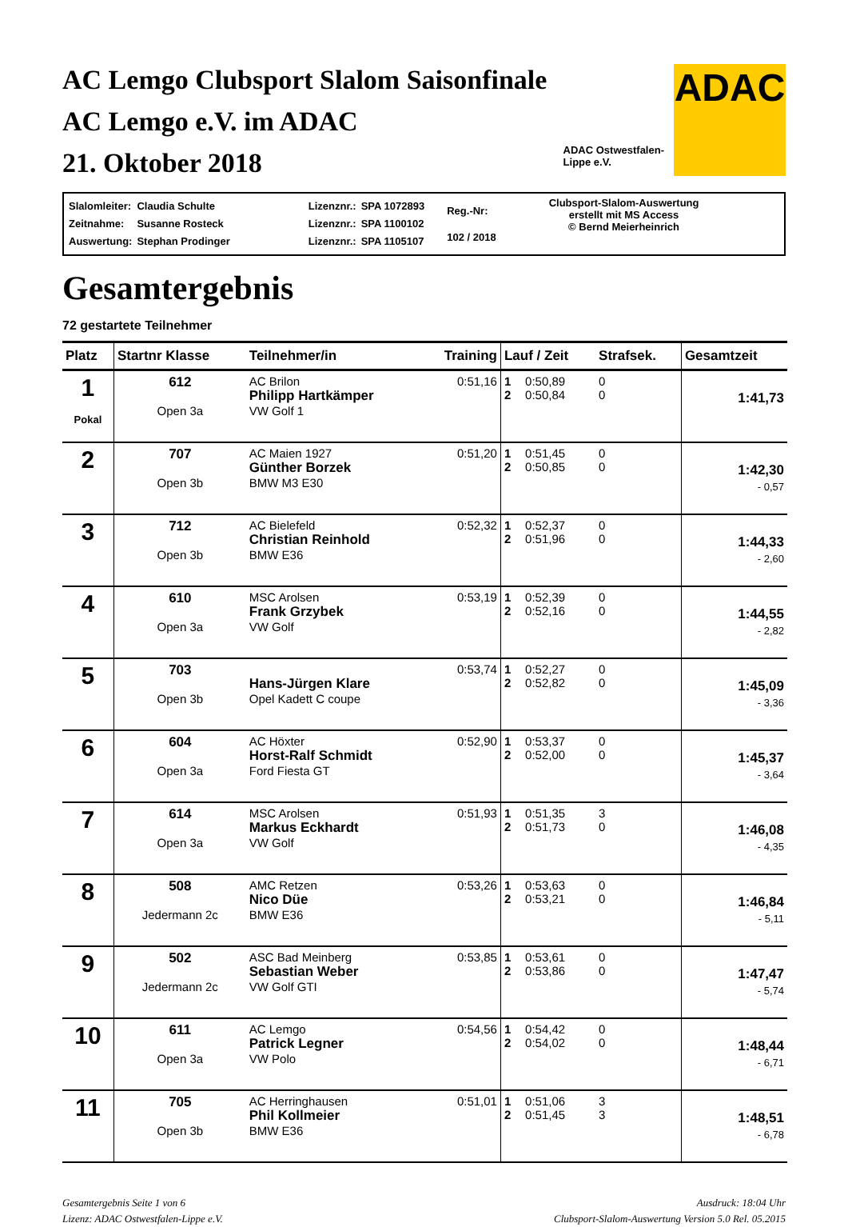AC Lemgo Clubsport Slalom Saisonfinale
AC Lemgo e.V. im ADAC
21. Oktober 2018
ADAC Ostwestfalen-
Lippe e.V.
ADAC
| Slalomleiter: | Claudia Schulte |
| Zeitnahme: | Susanne Rosteck |
| Auswertung: | Stephan Prodinger |
| Lizenznr.: | SPA 1072893 |
| Lizenznr.: | SPA 1100102 |
| Lizenznr.: | SPA 1105107 |
| Reg.-Nr: |
| 102 / 2018 |
Clubsport-Slalom-Auswertung
erstellt mit MS Access
© Bernd Meierheinrich
Gesamtergebnis
72 gestartete Teilnehmer
| Platz | Startnr Klasse | Teilnehmer/in | Training | Lauf / Zeit | | Strafsek. | Gesamtzeit |
| --- | --- | --- | --- | --- | --- | --- | --- |
| 1 Pokal | 612 Open 3a | AC Brilon Philipp Hartkämper VW Golf 1 | 0:51,16 | 1 2 | 0:50,89 0:50,84 | 0 0 | 1:41,73 |
| 2 | 707 Open 3b | AC Maien 1927 Günther Borzek BMW M3 E30 | 0:51,20 | 1 2 | 0:51,45 0:50,85 | 0 0 | 1:42,30 - 0,57 |
| 3 | 712 Open 3b | AC Bielefeld Christian Reinhold BMW E36 | 0:52,32 | 1 2 | 0:52,37 0:51,96 | 0 0 | 1:44,33 - 2,60 |
| 4 | 610 Open 3a | MSC Arolsen Frank Grzybek VW Golf | 0:53,19 | 1 2 | 0:52,39 0:52,16 | 0 0 | 1:44,55 - 2,82 |
| 5 | 703 Open 3b | Hans-Jürgen Klare Opel Kadett C coupe | 0:53,74 | 1 2 | 0:52,27 0:52,82 | 0 0 | 1:45,09 - 3,36 |
| 6 | 604 Open 3a | AC Höxter Horst-Ralf Schmidt Ford Fiesta GT | 0:52,90 | 1 2 | 0:53,37 0:52,00 | 0 0 | 1:45,37 - 3,64 |
| 7 | 614 Open 3a | MSC Arolsen Markus Eckhardt VW Golf | 0:51,93 | 1 2 | 0:51,35 0:51,73 | 3 0 | 1:46,08 - 4,35 |
| 8 | 508 Jedermann 2c | AMC Retzen Nico Düe BMW E36 | 0:53,26 | 1 2 | 0:53,63 0:53,21 | 0 0 | 1:46,84 - 5,11 |
| 9 | 502 Jedermann 2c | ASC Bad Meinberg Sebastian Weber VW Golf GTI | 0:53,85 | 1 2 | 0:53,61 0:53,86 | 0 0 | 1:47,47 - 5,74 |
| 10 | 611 Open 3a | AC Lemgo Patrick Legner VW Polo | 0:54,56 | 1 2 | 0:54,42 0:54,02 | 0 0 | 1:48,44 - 6,71 |
| 11 | 705 Open 3b | AC Herringhausen Phil Kollmeier BMW E36 | 0:51,01 | 1 2 | 0:51,06 0:51,45 | 3 3 | 1:48,51 - 6,78 |
Gesamtergebnis Seite 1 von 6
Lizenz: ADAC Ostwestfalen-Lippe e.V.
Ausdruck: 18:04 Uhr
Clubsport-Slalom-Auswertung Version 5.0 Rel. 05.2015